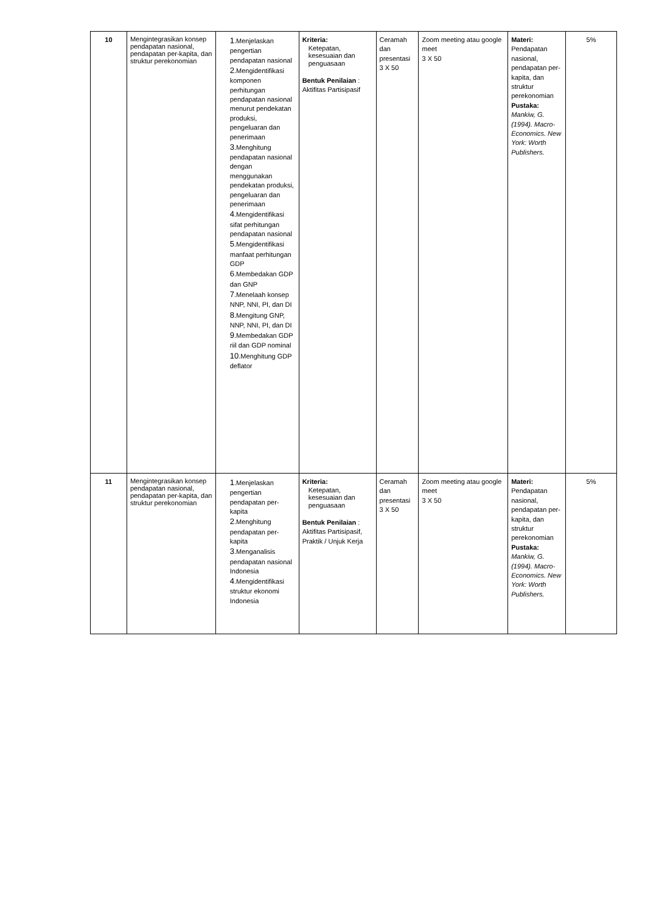| 10 | Mengintegrasikan konsep pendapatan nasional, pendapatan per-kapita, dan struktur perekonomian | 1 .Menjelaskan pengertian pendapatan nasional 2 .Mengidentifikasi komponen perhitungan pendapatan nasional menurut pendekatan produksi, pengeluaran dan penerimaan 3 .Menghitung pendapatan nasional dengan menggunakan pendekatan produksi, pengeluaran dan penerimaan 4 .Mengidentifikasi sifat perhitungan pendapatan nasional 5 .Mengidentifikasi manfaat perhitungan GDP 6 .Membedakan GDP dan GNP 7 .Menelaah konsep NNP, NNI, PI, dan DI 8 .Mengitung GNP, NNP, NNI, PI, dan DI 9 .Membedakan GDP riil dan GDP nominal 10 .Menghitung GDP deflator | Kriteria: Ketepatan, kesesuaian dan penguasaan Bentuk Penilaian : Aktifitas Partisipasif | Ceramah dan presentasi 3 X 50 | Zoom meeting atau google meet 3 X 50 | Materi: Pendapatan nasional, pendapatan per-kapita, dan struktur perekonomian Pustaka: Mankiw, G. (1994). Macro-Economics. New York: Worth Publishers. | 5% |
| 11 | Mengintegrasikan konsep pendapatan nasional, pendapatan per-kapita, dan struktur perekonomian | 1 .Menjelaskan pengertian pendapatan per-kapita 2 .Menghitung pendapatan per-kapita 3 .Menganalisis pendapatan nasional Indonesia 4 .Mengidentifikasi struktur ekonomi Indonesia | Kriteria: Ketepatan, kesesuaian dan penguasaan Bentuk Penilaian : Aktifitas Partisipasif, Praktik / Unjuk Kerja | Ceramah dan presentasi 3 X 50 | Zoom meeting atau google meet 3 X 50 | Materi: Pendapatan nasional, pendapatan per-kapita, dan struktur perekonomian Pustaka: Mankiw, G. (1994). Macro-Economics. New York: Worth Publishers. | 5% |